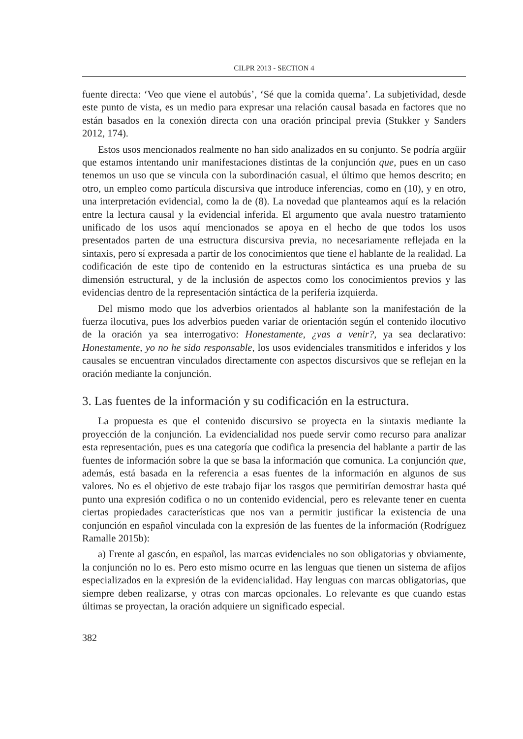CILPR 2013 - SECTION 4
fuente directa: ‘Veo que viene el autobús’, ‘Sé que la comida quema’. La subjetividad, desde este punto de vista, es un medio para expresar una relación causal basada en factores que no están basados en la conexión directa con una oración principal previa (Stukker y Sanders 2012, 174).
Estos usos mencionados realmente no han sido analizados en su conjunto. Se podría argüir que estamos intentando unir manifestaciones distintas de la conjunción que, pues en un caso tenemos un uso que se vincula con la subordinación casual, el último que hemos descrito; en otro, un empleo como partícula discursiva que introduce inferencias, como en (10), y en otro, una interpretación evidencial, como la de (8). La novedad que planteamos aquí es la relación entre la lectura causal y la evidencial inferida. El argumento que avala nuestro tratamiento unificado de los usos aquí mencionados se apoya en el hecho de que todos los usos presentados parten de una estructura discursiva previa, no necesariamente reflejada en la sintaxis, pero sí expresada a partir de los conocimientos que tiene el hablante de la realidad. La codificación de este tipo de contenido en la estructuras sintáctica es una prueba de su dimensión estructural, y de la inclusión de aspectos como los conocimientos previos y las evidencias dentro de la representación sintáctica de la periferia izquierda.
Del mismo modo que los adverbios orientados al hablante son la manifestación de la fuerza ilocutiva, pues los adverbios pueden variar de orientación según el contenido ilocutivo de la oración ya sea interrogativo: Honestamente, ¿vas a venir?, ya sea declarativo: Honestamente, yo no he sido responsable, los usos evidenciales transmitidos e inferidos y los causales se encuentran vinculados directamente con aspectos discursivos que se reflejan en la oración mediante la conjunción.
3. Las fuentes de la información y su codificación en la estructura.
La propuesta es que el contenido discursivo se proyecta en la sintaxis mediante la proyección de la conjunción. La evidencialidad nos puede servir como recurso para analizar esta representación, pues es una categoría que codifica la presencia del hablante a partir de las fuentes de información sobre la que se basa la información que comunica. La conjunción que, además, está basada en la referencia a esas fuentes de la información en algunos de sus valores. No es el objetivo de este trabajo fijar los rasgos que permitirían demostrar hasta qué punto una expresión codifica o no un contenido evidencial, pero es relevante tener en cuenta ciertas propiedades características que nos van a permitir justificar la existencia de una conjunción en español vinculada con la expresión de las fuentes de la información (Rodríguez Ramalle 2015b):
a) Frente al gascón, en español, las marcas evidenciales no son obligatorias y obviamente, la conjunción no lo es. Pero esto mismo ocurre en las lenguas que tienen un sistema de afijos especializados en la expresión de la evidencialidad. Hay lenguas con marcas obligatorias, que siempre deben realizarse, y otras con marcas opcionales. Lo relevante es que cuando estas últimas se proyectan, la oración adquiere un significado especial.
382